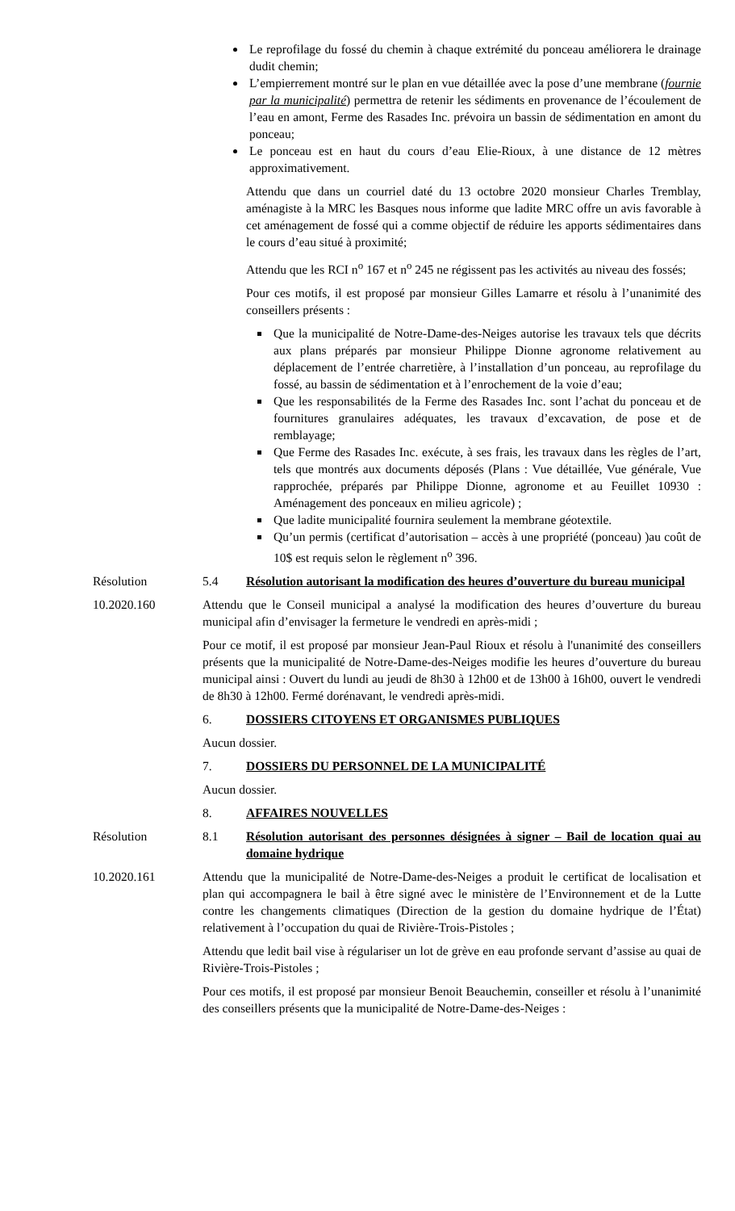Le reprofilage du fossé du chemin à chaque extrémité du ponceau améliorera le drainage dudit chemin;
L’empierrement montré sur le plan en vue détaillée avec la pose d’une membrane (fournie par la municipalité) permettra de retenir les sédiments en provenance de l’écoulement de l’eau en amont, Ferme des Rasades Inc. prévoira un bassin de sédimentation en amont du ponceau;
Le ponceau est en haut du cours d’eau Elie-Rioux, à une distance de 12 mètres approximativement.
Attendu que dans un courriel daté du 13 octobre 2020 monsieur Charles Tremblay, aménagiste à la MRC les Basques nous informe que ladite MRC offre un avis favorable à cet aménagement de fossé qui a comme objectif de réduire les apports sédimentaires dans le cours d’eau situé à proximité;
Attendu que les RCI n<sup>o</sup> 167 et n<sup>o</sup> 245 ne régissent pas les activités au niveau des fossés;
Pour ces motifs, il est proposé par monsieur Gilles Lamarre et résolu à l’unanimité des conseillers présents :
Que la municipalité de Notre-Dame-des-Neiges autorise les travaux tels que décrits aux plans préparés par monsieur Philippe Dionne agronome relativement au déplacement de l’entrée charretière, à l’installation d’un ponceau, au reprofilage du fossé, au bassin de sédimentation et à l’enrochement de la voie d’eau;
Que les responsabilités de la Ferme des Rasades Inc. sont l’achat du ponceau et de fournitures granulaires adéquates, les travaux d’excavation, de pose et de remblayage;
Que Ferme des Rasades Inc. exécute, à ses frais, les travaux dans les règles de l’art, tels que montrés aux documents déposés (Plans : Vue détaillée, Vue générale, Vue rapprochée, préparés par Philippe Dionne, agronome et au Feuillet 10930 : Aménagement des ponceaux en milieu agricole) ;
Que ladite municipalité fournira seulement la membrane géotextile.
Qu’un permis (certificat d’autorisation – accès à une propriété (ponceau) )au coût de 10$ est requis selon le règlement n<sup>o</sup> 396.
Résolution 5.4 Résolution autorisant la modification des heures d’ouverture du bureau municipal
10.2020.160 Attendu que le Conseil municipal a analysé la modification des heures d’ouverture du bureau municipal afin d’envisager la fermeture le vendredi en après-midi ;
Pour ce motif, il est proposé par monsieur Jean-Paul Rioux et résolu à l'unanimité des conseillers présents que la municipalité de Notre-Dame-des-Neiges modifie les heures d’ouverture du bureau municipal ainsi : Ouvert du lundi au jeudi de 8h30 à 12h00 et de 13h00 à 16h00, ouvert le vendredi de 8h30 à 12h00. Fermé dorénavant, le vendredi après-midi.
6. DOSSIERS CITOYENS ET ORGANISMES PUBLIQUES
Aucun dossier.
7. DOSSIERS DU PERSONNEL DE LA MUNICIPALITÉ
Aucun dossier.
8. AFFAIRES NOUVELLES
Résolution 8.1 Résolution autorisant des personnes désignées à signer – Bail de location quai au domaine hydrique
10.2020.161 Attendu que la municipalité de Notre-Dame-des-Neiges a produit le certificat de localisation et plan qui accompagnera le bail à être signé avec le ministère de l’Environnement et de la Lutte contre les changements climatiques (Direction de la gestion du domaine hydrique de l’État) relativement à l’occupation du quai de Rivière-Trois-Pistoles ;
Attendu que ledit bail vise à régulariser un lot de grève en eau profonde servant d’assise au quai de Rivière-Trois-Pistoles ;
Pour ces motifs, il est proposé par monsieur Benoit Beauchemin, conseiller et résolu à l’unanimité des conseillers présents que la municipalité de Notre-Dame-des-Neiges :